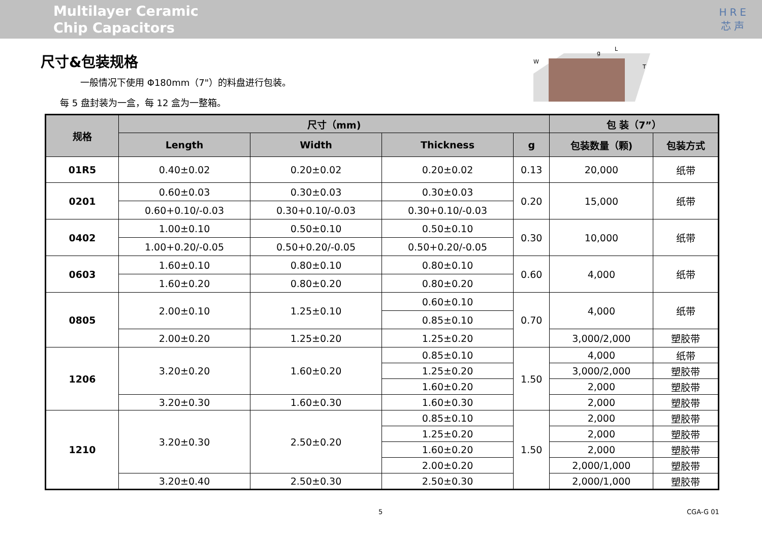Multilayer Ceramic
Chip Capacitors
HRE
芯声
尺寸&包装规格
一般情况下使用 Φ180mm（7"）的料盘进行包装。
每 5 盘封装为一盒，每 12 盒为一整箱。
W
L
g
T
| 规格 | 尺寸（mm) | | | | 包 装（7”） | |
| --- | --- | --- | --- | --- | --- | --- |
| | Length | Width | Thickness | g | 包装数量（颗) | 包装方式 |
| 01R5 | 0.40±0.02 | 0.20±0.02 | 0.20±0.02 | 0.13 | 20,000 | 纸带 |
| 0201 | 0.60±0.03 | 0.30±0.03 | 0.30±0.03 | 0.20 | 15,000 | 纸带 |
| | 0.60+0.10/-0.03 | 0.30+0.10/-0.03 | 0.30+0.10/-0.03 | | | |
| 0402 | 1.00±0.10 | 0.50±0.10 | 0.50±0.10 | 0.30 | 10,000 | 纸带 |
| | 1.00+0.20/-0.05 | 0.50+0.20/-0.05 | 0.50+0.20/-0.05 | | | |
| 0603 | 1.60±0.10 | 0.80±0.10 | 0.80±0.10 | 0.60 | 4,000 | 纸带 |
| | 1.60±0.20 | 0.80±0.20 | 0.80±0.20 | | | |
| 0805 | 2.00±0.10 | 1.25±0.10 | 0.60±0.10 | 0.70 | 4,000 | 纸带 |
| | | | 0.85±0.10 | | | |
| | 2.00±0.20 | 1.25±0.20 | 1.25±0.20 | | 3,000/2,000 | 塑胶带 |
| 1206 | 3.20±0.20 | 1.60±0.20 | 0.85±0.10 | 1.50 | 4,000 | 纸带 |
| | | | 1.25±0.20 | | 3,000/2,000 | 塑胶带 |
| | | | 1.60±0.20 | | 2,000 | 塑胶带 |
| | 3.20±0.30 | 1.60±0.30 | 1.60±0.30 | | 2,000 | 塑胶带 |
| 1210 | 3.20±0.30 | 2.50±0.20 | 0.85±0.10 | 1.50 | 2,000 | 塑胶带 |
| | | | 1.25±0.20 | | 2,000 | 塑胶带 |
| | | | 1.60±0.20 | | 2,000 | 塑胶带 |
| | | | 2.00±0.20 | | 2,000/1,000 | 塑胶带 |
| | 3.20±0.40 | 2.50±0.30 | 2.50±0.30 | | 2,000/1,000 | 塑胶带 |
5 CGA-G 01